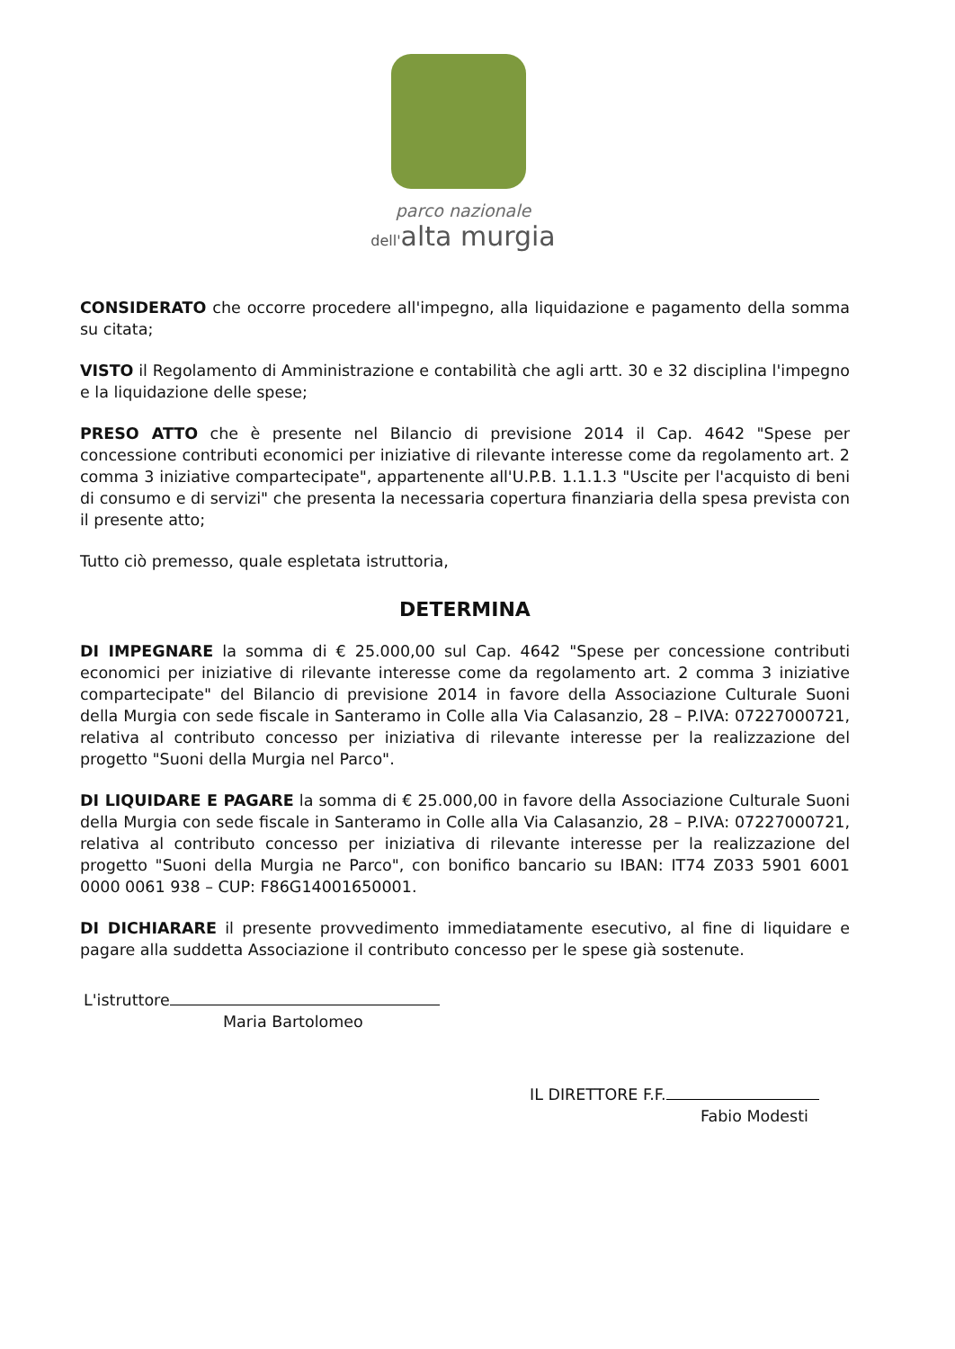parco nazionale
dell'alta murgia
CONSIDERATO che occorre procedere all'impegno, alla liquidazione e pagamento della somma su citata;
VISTO il Regolamento di Amministrazione e contabilità che agli artt. 30 e 32 disciplina l'impegno e la liquidazione delle spese;
PRESO ATTO che è presente nel Bilancio di previsione 2014 il Cap. 4642 "Spese per concessione contributi economici per iniziative di rilevante interesse come da regolamento art. 2 comma 3 iniziative compartecipate", appartenente all'U.P.B. 1.1.1.3 "Uscite per l'acquisto di beni di consumo e di servizi" che presenta la necessaria copertura finanziaria della spesa prevista con il presente atto;
Tutto ciò premesso, quale espletata istruttoria,
DETERMINA
DI IMPEGNARE la somma di € 25.000,00 sul Cap. 4642 "Spese per concessione contributi economici per iniziative di rilevante interesse come da regolamento art. 2 comma 3 iniziative compartecipate" del Bilancio di previsione 2014 in favore della Associazione Culturale Suoni della Murgia con sede fiscale in Santeramo in Colle alla Via Calasanzio, 28 – P.IVA: 07227000721, relativa al contributo concesso per iniziativa di rilevante interesse per la realizzazione del progetto "Suoni della Murgia nel Parco".
DI LIQUIDARE E PAGARE la somma di € 25.000,00 in favore della Associazione Culturale Suoni della Murgia con sede fiscale in Santeramo in Colle alla Via Calasanzio, 28 – P.IVA: 07227000721, relativa al contributo concesso per iniziativa di rilevante interesse per la realizzazione del progetto "Suoni della Murgia ne Parco", con bonifico bancario su IBAN: IT74 Z033 5901 6001 0000 0061 938 – CUP: F86G14001650001.
DI DICHIARARE il presente provvedimento immediatamente esecutivo, al fine di liquidare e pagare alla suddetta Associazione il contributo concesso per le spese già sostenute.
L'istruttore
Maria Bartolomeo
IL DIRETTORE F.F.
Fabio Modesti